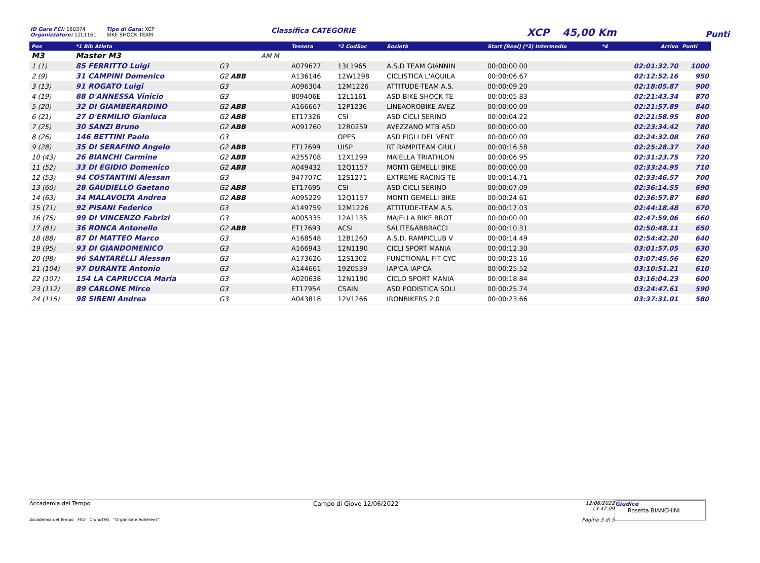ID Gara FCI: 160374
Organizzatore: 12L1161
Tipo di Gara: XCP
BIKE SHOCK TEAM
Classifica CATEGORIE
XCP 45,00 Km
Punti
| Pos | *1 Bib Atleta | | | Tessera | *2 CodSoc | Società | Start [Real] (*3) Intermedio | *4 | Arrivo | Punti |
| --- | --- | --- | --- | --- | --- | --- | --- | --- | --- | --- |
| M3 | Master M3 | | AM M | | | | | | | |
| 1 (1) | 85 FERRITTO Luigi | G3 | | A079677 | 13L1965 | A.S.D TEAM GIANNIN | 00:00:00.00 | | 02:01:32.70 | 1000 |
| 2 (9) | 31 CAMPINI Domenico | G2 ABB | | A136146 | 12W1298 | CICLISTICA L'AQUILA | 00:00:06.67 | | 02:12:52.16 | 950 |
| 3 (13) | 91 ROGATO Luigi | G3 | | A096304 | 12M1226 | ATTITUDE-TEAM A.S. | 00:00:09.20 | | 02:18:05.87 | 900 |
| 4 (19) | 88 D'ANNESSA Vinicio | G3 | | 809406E | 12L1161 | ASD BIKE SHOCK TE | 00:00:05.83 | | 02:21:43.34 | 870 |
| 5 (20) | 32 DI GIAMBERARDINO | G2 ABB | | A166667 | 12P1236 | LINEAOROBIKE AVEZ | 00:00:00.00 | | 02:21:57.89 | 840 |
| 6 (21) | 27 D'ERMILIO Gianluca | G2 ABB | | ET17326 | CSI | ASD CICLI SERINO | 00:00:04.22 | | 02:21:58.95 | 800 |
| 7 (25) | 30 SANZI Bruno | G2 ABB | | A091760 | 12R0259 | AVEZZANO MTB ASD | 00:00:00.00 | | 02:23:34.42 | 780 |
| 8 (26) | 146 BETTINI Paolo | G3 | | | OPES | ASD FIGLI DEL VENT | 00:00:00.00 | | 02:24:32.08 | 760 |
| 9 (28) | 35 DI SERAFINO Angelo | G2 ABB | | ET17699 | UISP | RT RAMPITEAM GIULI | 00:00:16.58 | | 02:25:28.37 | 740 |
| 10 (43) | 26 BIANCHI Carmine | G2 ABB | | A255708 | 12X1299 | MAIELLA TRIATHLON | 00:00:06.95 | | 02:31:23.75 | 720 |
| 11 (52) | 33 DI EGIDIO Domenico | G2 ABB | | A049432 | 12Q1157 | MONTI GEMELLI BIKE | 00:00:00.00 | | 02:33:24.95 | 710 |
| 12 (53) | 94 COSTANTINI Alessan | G3 | | 947707C | 12S1271 | EXTREME RACING TE | 00:00:14.71 | | 02:33:46.57 | 700 |
| 13 (60) | 28 GAUDIELLO Gaetano | G2 ABB | | ET17695 | CSI | ASD CICLI SERINO | 00:00:07.09 | | 02:36:14.55 | 690 |
| 14 (63) | 34 MALAVOLTA Andrea | G2 ABB | | A095229 | 12Q1157 | MONTI GEMELLI BIKE | 00:00:24.61 | | 02:36:57.87 | 680 |
| 15 (71) | 92 PISANI Federico | G3 | | A149759 | 12M1226 | ATTITUDE-TEAM A.S. | 00:00:17.03 | | 02:44:18.48 | 670 |
| 16 (75) | 99 DI VINCENZO Fabrizi | G3 | | A005335 | 12A1135 | MAJELLA BIKE BROT | 00:00:00.00 | | 02:47:59.06 | 660 |
| 17 (81) | 36 RONCA Antonello | G2 ABB | | ET17693 | ACSI | SALITE&ABBRACCI | 00:00:10.31 | | 02:50:48.11 | 650 |
| 18 (88) | 87 DI MATTEO Marco | G3 | | A168548 | 12B1260 | A.S.D. RAMPICLUB V | 00:00:14.49 | | 02:54:42.20 | 640 |
| 19 (95) | 93 DI GIANDOMENICO | G3 | | A166943 | 12N1190 | CICLI SPORT MANIA | 00:00:12.30 | | 03:01:57.05 | 630 |
| 20 (98) | 96 SANTARELLI Alessan | G3 | | A173626 | 12S1302 | FUNCTIONAL FIT CYC | 00:00:23.16 | | 03:07:45.56 | 620 |
| 21 (104) | 97 DURANTE Antonio | G3 | | A144661 | 19Z0539 | IAP'CA IAP'CA | 00:00:25.52 | | 03:10:51.21 | 610 |
| 22 (107) | 154 LA CAPRUCCIA Maria | G3 | | A020638 | 12N1190 | CICLO SPORT MANIA | 00:00:18.84 | | 03:16:04.23 | 600 |
| 23 (112) | 89 CARLONE Mirco | G3 | | ET17954 | CSAIN | ASD PODISTICA SOLI | 00:00:25.74 | | 03:24:47.61 | 590 |
| 24 (115) | 98 SIRENI Andrea | G3 | | A043818 | 12V1266 | IRONBIKERS 2.0 | 00:00:23.66 | | 03:37:31.01 | 580 |
Accademia del Tempo Campo di Giove 12/06/2022
12/06/2022 13:47:09
Pagina 3 di 5
Giudice
Rosetta BIANCHINI
Accademia del Tempo FICr CronoTAG "Organisme Adhérent"